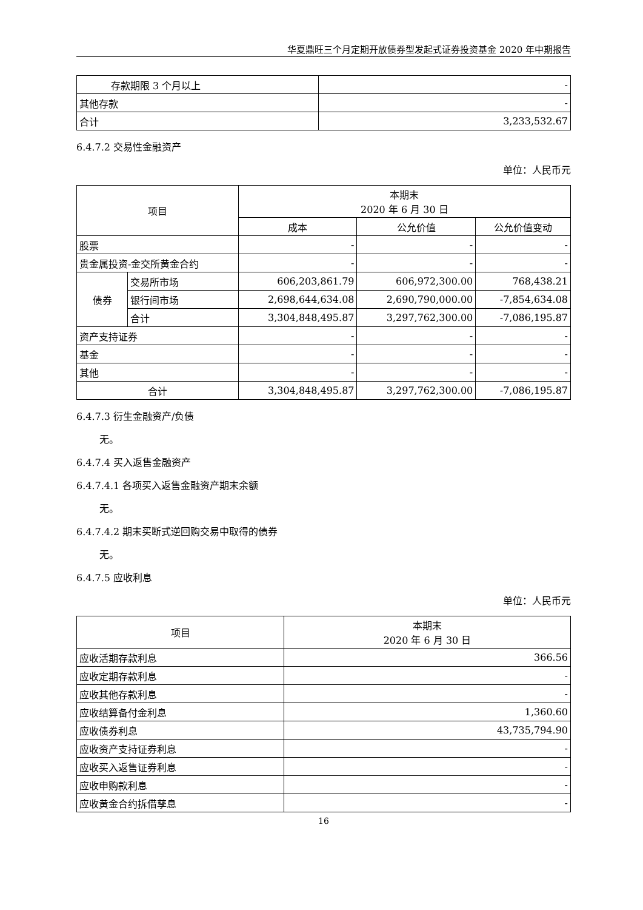华夏鼎旺三个月定期开放债券型发起式证券投资基金 2020 年中期报告
| 存款期限 3 个月以上 | - |
| 其他存款 | - |
| 合计 | 3,233,532.67 |
6.4.7.2 交易性金融资产
单位：人民币元
| 项目 | | 本期末 2020 年 6 月 30 日 | | |
| --- | --- | --- | --- | --- |
| | | 成本 | 公允价值 | 公允价值变动 |
| 股票 | | - | - | - |
| 贵金属投资-金交所黄金合约 | | - | - | - |
| 债券 | 交易所市场 | 606,203,861.79 | 606,972,300.00 | 768,438.21 |
| | 银行间市场 | 2,698,644,634.08 | 2,690,790,000.00 | -7,854,634.08 |
| | 合计 | 3,304,848,495.87 | 3,297,762,300.00 | -7,086,195.87 |
| 资产支持证券 | | - | - | - |
| 基金 | | - | - | - |
| 其他 | | - | - | - |
| 合计 | | 3,304,848,495.87 | 3,297,762,300.00 | -7,086,195.87 |
6.4.7.3 衍生金融资产/负债
无。
6.4.7.4 买入返售金融资产
6.4.7.4.1 各项买入返售金融资产期末余额
无。
6.4.7.4.2 期末买断式逆回购交易中取得的债券
无。
6.4.7.5 应收利息
单位：人民币元
| 项目 | 本期末 2020 年 6 月 30 日 |
| --- | --- |
| 应收活期存款利息 | 366.56 |
| 应收定期存款利息 | - |
| 应收其他存款利息 | - |
| 应收结算备付金利息 | 1,360.60 |
| 应收债券利息 | 43,735,794.90 |
| 应收资产支持证券利息 | - |
| 应收买入返售证券利息 | - |
| 应收申购款利息 | - |
| 应收黄金合约拆借孳息 | - |
16